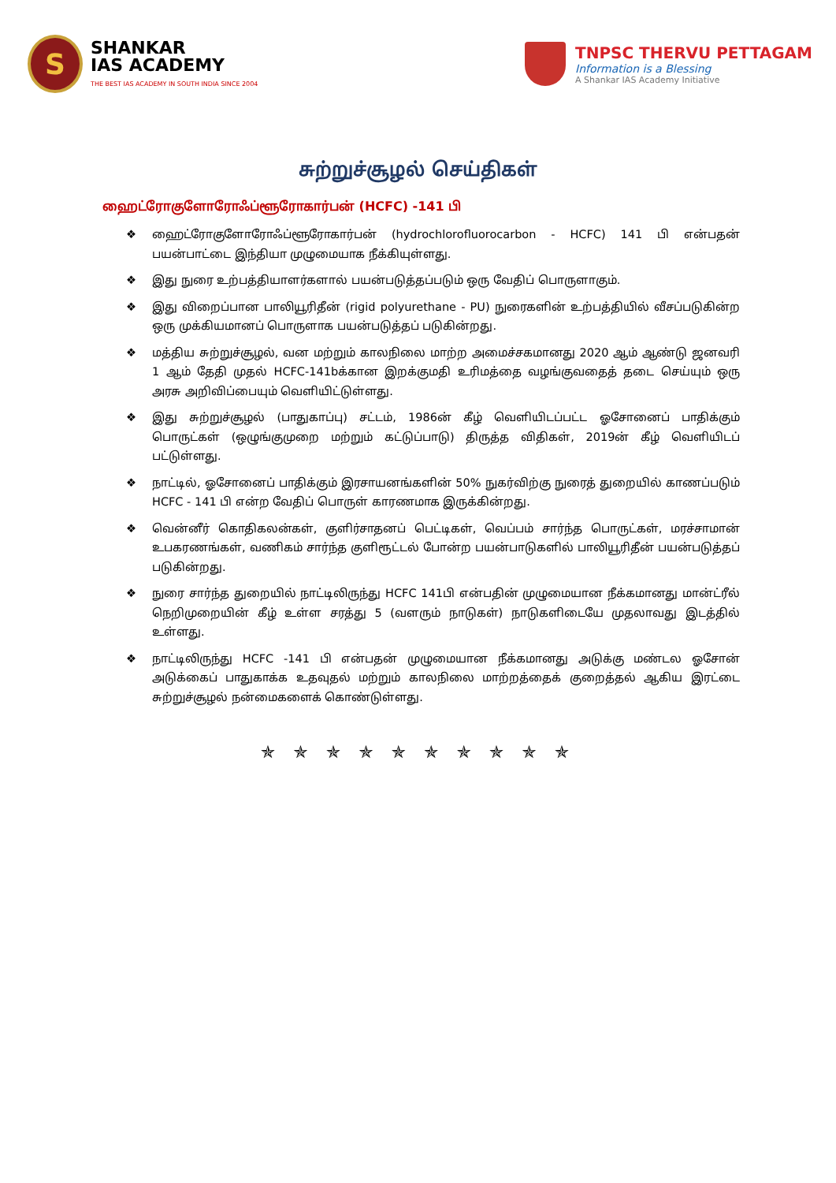S
SHANKAR
IAS ACADEMY
THE BEST IAS ACADEMY IN SOUTH INDIA SINCE 2004
TNPSC THERVU PETTAGAM
Information is a Blessing
A Shankar IAS Academy Initiative
சுற்றுச்சூழல் செய்திகள்
ஹைட்ரோகுளோரோஃப்ளூரோகார்பன் (HCFC) -141 பி
❖ ஹைட்ரோகுளோரோஃப்ளூரோகார்பன் (hydrochlorofluorocarbon - HCFC) 141 பி என்பதன் பயன்பாட்டை இந்தியா முழுமையாக நீக்கியுள்ளது.
❖ இது நுரை உற்பத்தியாளர்களால் பயன்படுத்தப்படும் ஒரு வேதிப் பொருளாகும்.
❖ இது விறைப்பான பாலியூரிதீன் (rigid polyurethane - PU) நுரைகளின் உற்பத்தியில் வீசப்படுகின்ற ஒரு முக்கியமானப் பொருளாக பயன்படுத்தப் படுகின்றது.
❖ மத்திய சுற்றுச்சூழல், வன மற்றும் காலநிலை மாற்ற அமைச்சகமானது 2020 ஆம் ஆண்டு ஜனவரி 1 ஆம் தேதி முதல் HCFC-141bக்கான இறக்குமதி உரிமத்தை வழங்குவதைத் தடை செய்யும் ஒரு அரசு அறிவிப்பையும் வெளியிட்டுள்ளது.
❖ இது சுற்றுச்சூழல் (பாதுகாப்பு) சட்டம், 1986ன் கீழ் வெளியிடப்பட்ட ஓசோனைப் பாதிக்கும் பொருட்கள் (ஒழுங்குமுறை மற்றும் கட்டுப்பாடு) திருத்த விதிகள், 2019ன் கீழ் வெளியிடப் பட்டுள்ளது.
❖ நாட்டில், ஓசோனைப் பாதிக்கும் இரசாயனங்களின் 50% நுகர்விற்கு நுரைத் துறையில் காணப்படும் HCFC - 141 பி என்ற வேதிப் பொருள் காரணமாக இருக்கின்றது.
❖ வென்னீர் கொதிகலன்கள், குளிர்சாதனப் பெட்டிகள், வெப்பம் சார்ந்த பொருட்கள், மரச்சாமான் உபகரணங்கள், வணிகம் சார்ந்த குளிரூட்டல் போன்ற பயன்பாடுகளில் பாலியூரிதீன் பயன்படுத்தப் படுகின்றது.
❖ நுரை சார்ந்த துறையில் நாட்டிலிருந்து HCFC 141பி என்பதின் முழுமையான நீக்கமானது மான்ட்ரீல் நெறிமுறையின் கீழ் உள்ள சரத்து 5 (வளரும் நாடுகள்) நாடுகளிடையே முதலாவது இடத்தில் உள்ளது.
❖ நாட்டிலிருந்து HCFC -141 பி என்பதன் முழுமையான நீக்கமானது அடுக்கு மண்டல ஓசோன் அடுக்கைப் பாதுகாக்க உதவுதல் மற்றும் காலநிலை மாற்றத்தைக் குறைத்தல் ஆகிய இரட்டை சுற்றுச்சூழல் நன்மைகளைக் கொண்டுள்ளது.
✯ ✯ ✯ ✯ ✯ ✯ ✯ ✯ ✯ ✯